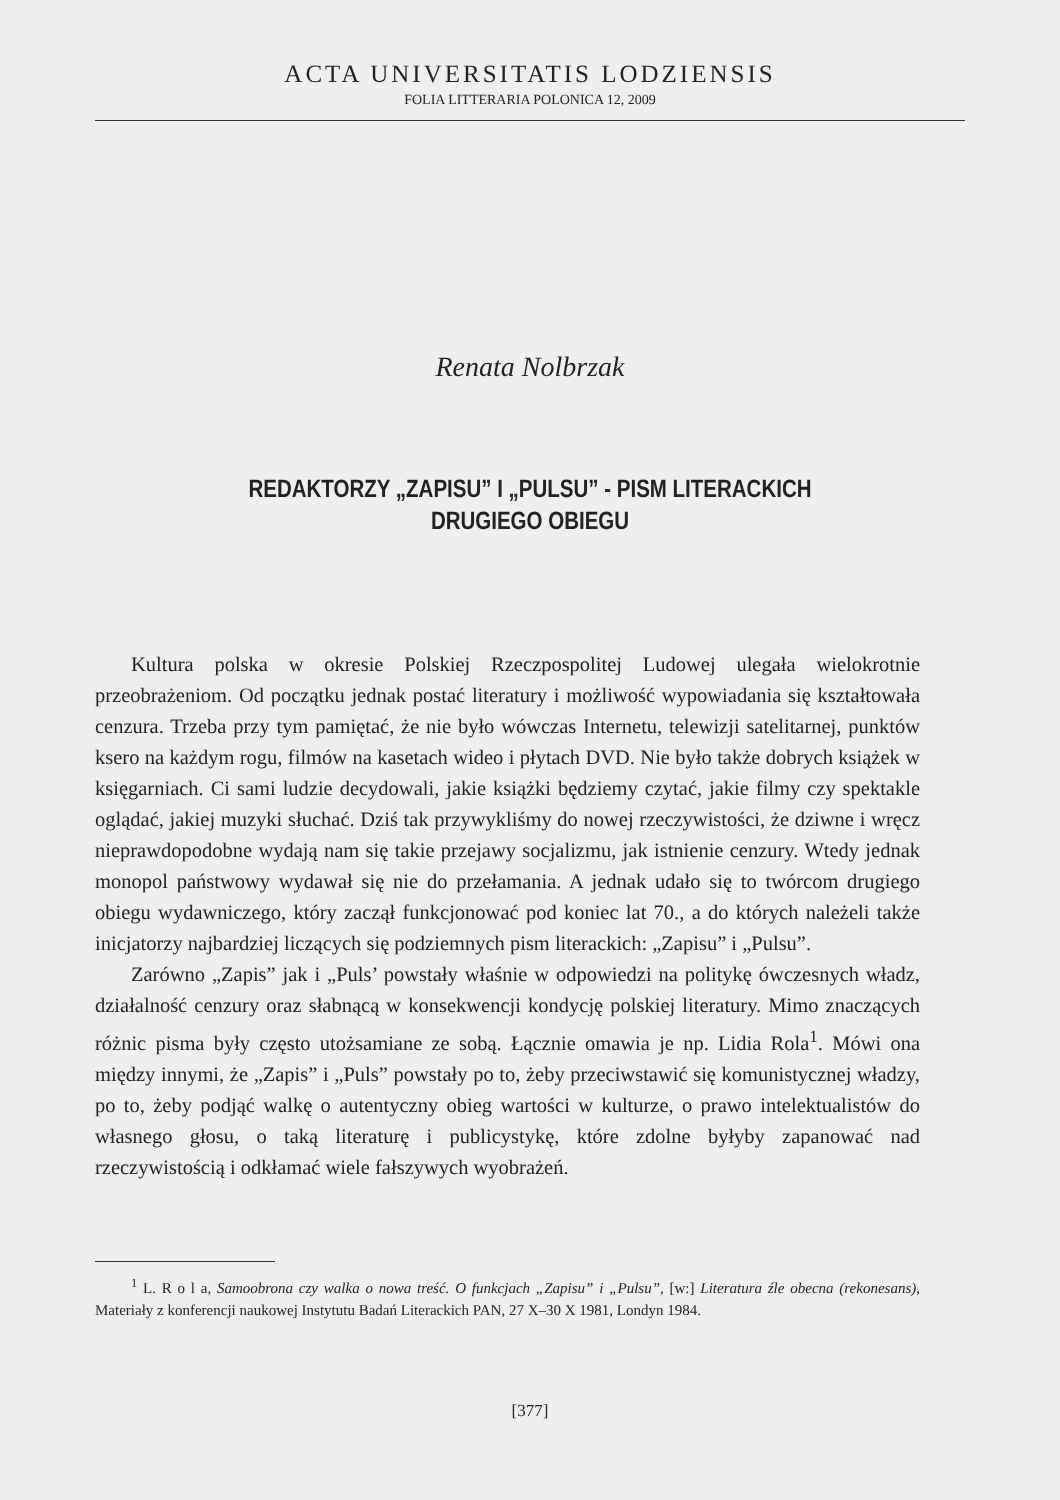ACTA UNIVERSITATIS LODZIENSIS
FOLIA LITTERARIA POLONICA 12, 2009
Renata Nolbrzak
REDAKTORZY „ZAPISU” I „PULSU” - PISM LITERACKICH
DRUGIEGO OBIEGU
Kultura polska w okresie Polskiej Rzeczpospolitej Ludowej ulegała wielokrotnie przeobrażeniom. Od początku jednak postać literatury i możliwość wypowiadania się kształtowała cenzura. Trzeba przy tym pamiętać, że nie było wówczas Internetu, telewizji satelitarnej, punktów ksero na każdym rogu, filmów na kasetach wideo i płytach DVD. Nie było także dobrych książek w księgarniach. Ci sami ludzie decydowali, jakie książki będziemy czytać, jakie filmy czy spektakle oglądać, jakiej muzyki słuchać. Dziś tak przywykliśmy do nowej rzeczywistości, że dziwne i wręcz nieprawdopodobne wydają nam się takie przejawy socjalizmu, jak istnienie cenzury. Wtedy jednak monopol państwowy wydawał się nie do przełamania. A jednak udało się to twórcom drugiego obiegu wydawniczego, który zaczął funkcjonować pod koniec lat 70., a do których należeli także inicjatorzy najbardziej liczących się podziemnych pism literackich: „Zapisu” i „Pulsu”.
Zarówno „Zapis” jak i „Puls’ powstały właśnie w odpowiedzi na politykę ówczesnych władz, działalność cenzury oraz słabnącą w konsekwencji kondycję polskiej literatury. Mimo znaczących różnic pisma były często utożsamiane ze sobą. Łącznie omawia je np. Lidia Rola<sup>1</sup>. Mówi ona między innymi, że „Zapis” i „Puls” powstały po to, żeby przeciwstawić się komunistycznej władzy, po to, żeby podjąć walkę o autentyczny obieg wartości w kulturze, o prawo intelektualistów do własnego głosu, o taką literaturę i publicystykę, które zdolne byłyby zapanować nad rzeczywistością i odkłamać wiele fałszywych wyobrażeń.
<sup>1</sup> L. R o l a, Samoobrona czy walka o nowa treść. O funkcjach „Zapisu” i „Pulsu”, [w:] Literatura źle obecna (rekonesans), Materiały z konferencji naukowej Instytutu Badań Literackich PAN, 27 X–30 X 1981, Londyn 1984.
[377]